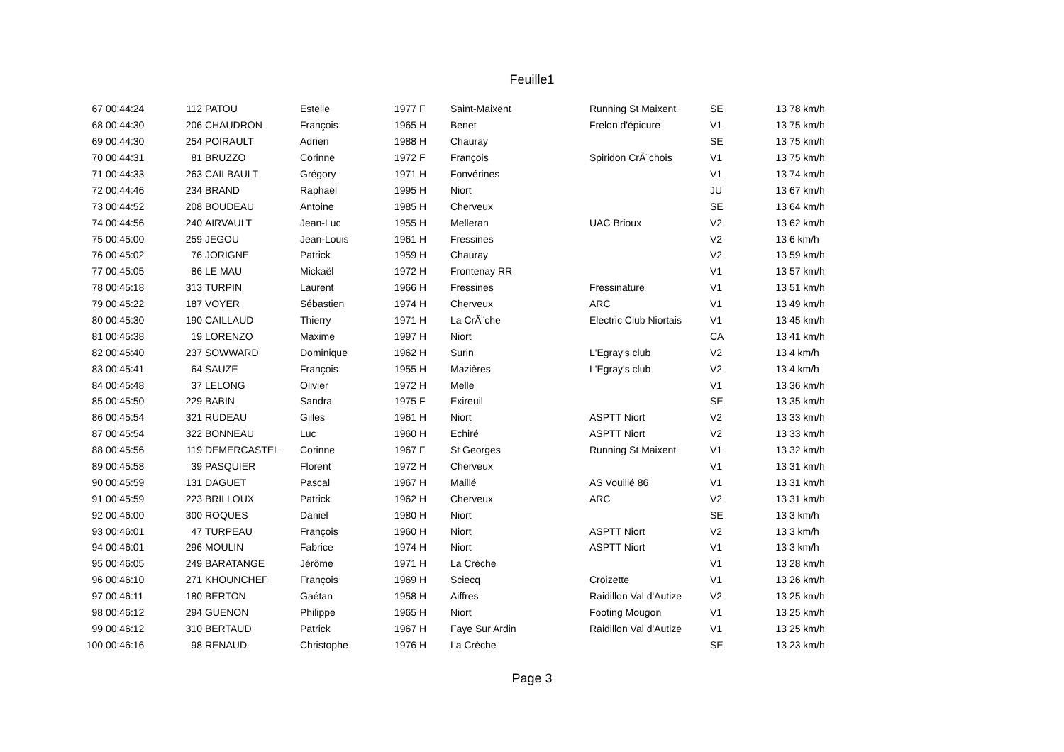Feuille1
| 67 | 00:44:24 | 112 | PATOU | Estelle | 1977 | F | Saint-Maixent | Running St Maixent | SE | 13 | 78 km/h |
| 68 | 00:44:30 | 206 | CHAUDRON | François | 1965 | H | Benet | Frelon d'épicure | V1 | 13 | 75 km/h |
| 69 | 00:44:30 | 254 | POIRAULT | Adrien | 1988 | H | Chauray | | SE | 13 | 75 km/h |
| 70 | 00:44:31 | 81 | BRUZZO | Corinne | 1972 | F | François | Spiridon CrÃ¨chois | V1 | 13 | 75 km/h |
| 71 | 00:44:33 | 263 | CAILBAULT | Grégory | 1971 | H | Fonvérines | | V1 | 13 | 74 km/h |
| 72 | 00:44:46 | 234 | BRAND | Raphaël | 1995 | H | Niort | | JU | 13 | 67 km/h |
| 73 | 00:44:52 | 208 | BOUDEAU | Antoine | 1985 | H | Cherveux | | SE | 13 | 64 km/h |
| 74 | 00:44:56 | 240 | AIRVAULT | Jean-Luc | 1955 | H | Melleran | UAC Brioux | V2 | 13 | 62 km/h |
| 75 | 00:45:00 | 259 | JEGOU | Jean-Louis | 1961 | H | Fressines | | V2 | 13 | 6 km/h |
| 76 | 00:45:02 | 76 | JORIGNE | Patrick | 1959 | H | Chauray | | V2 | 13 | 59 km/h |
| 77 | 00:45:05 | 86 | LE MAU | Mickaël | 1972 | H | Frontenay RR | | V1 | 13 | 57 km/h |
| 78 | 00:45:18 | 313 | TURPIN | Laurent | 1966 | H | Fressines | Fressinature | V1 | 13 | 51 km/h |
| 79 | 00:45:22 | 187 | VOYER | Sébastien | 1974 | H | Cherveux | ARC | V1 | 13 | 49 km/h |
| 80 | 00:45:30 | 190 | CAILLAUD | Thierry | 1971 | H | La CrÃ¨che | Electric Club Niortais | V1 | 13 | 45 km/h |
| 81 | 00:45:38 | 19 | LORENZO | Maxime | 1997 | H | Niort | | CA | 13 | 41 km/h |
| 82 | 00:45:40 | 237 | SOWWARD | Dominique | 1962 | H | Surin | L'Egray's club | V2 | 13 | 4 km/h |
| 83 | 00:45:41 | 64 | SAUZE | François | 1955 | H | Mazières | L'Egray's club | V2 | 13 | 4 km/h |
| 84 | 00:45:48 | 37 | LELONG | Olivier | 1972 | H | Melle | | V1 | 13 | 36 km/h |
| 85 | 00:45:50 | 229 | BABIN | Sandra | 1975 | F | Exireuil | | SE | 13 | 35 km/h |
| 86 | 00:45:54 | 321 | RUDEAU | Gilles | 1961 | H | Niort | ASPTT Niort | V2 | 13 | 33 km/h |
| 87 | 00:45:54 | 322 | BONNEAU | Luc | 1960 | H | Echiré | ASPTT Niort | V2 | 13 | 33 km/h |
| 88 | 00:45:56 | 119 | DEMERCASTEL | Corinne | 1967 | F | St Georges | Running St Maixent | V1 | 13 | 32 km/h |
| 89 | 00:45:58 | 39 | PASQUIER | Florent | 1972 | H | Cherveux | | V1 | 13 | 31 km/h |
| 90 | 00:45:59 | 131 | DAGUET | Pascal | 1967 | H | Maillé | AS Vouillé 86 | V1 | 13 | 31 km/h |
| 91 | 00:45:59 | 223 | BRILLOUX | Patrick | 1962 | H | Cherveux | ARC | V2 | 13 | 31 km/h |
| 92 | 00:46:00 | 300 | ROQUES | Daniel | 1980 | H | Niort | | SE | 13 | 3 km/h |
| 93 | 00:46:01 | 47 | TURPEAU | François | 1960 | H | Niort | ASPTT Niort | V2 | 13 | 3 km/h |
| 94 | 00:46:01 | 296 | MOULIN | Fabrice | 1974 | H | Niort | ASPTT Niort | V1 | 13 | 3 km/h |
| 95 | 00:46:05 | 249 | BARATANGE | Jérôme | 1971 | H | La Crèche | | V1 | 13 | 28 km/h |
| 96 | 00:46:10 | 271 | KHOUNCHEF | François | 1969 | H | Sciecq | Croizette | V1 | 13 | 26 km/h |
| 97 | 00:46:11 | 180 | BERTON | Gaétan | 1958 | H | Aiffres | Raidillon Val d'Autize | V2 | 13 | 25 km/h |
| 98 | 00:46:12 | 294 | GUENON | Philippe | 1965 | H | Niort | Footing Mougon | V1 | 13 | 25 km/h |
| 99 | 00:46:12 | 310 | BERTAUD | Patrick | 1967 | H | Faye Sur Ardin | Raidillon Val d'Autize | V1 | 13 | 25 km/h |
| 100 | 00:46:16 | 98 | RENAUD | Christophe | 1976 | H | La Crèche | | SE | 13 | 23 km/h |
Page 3